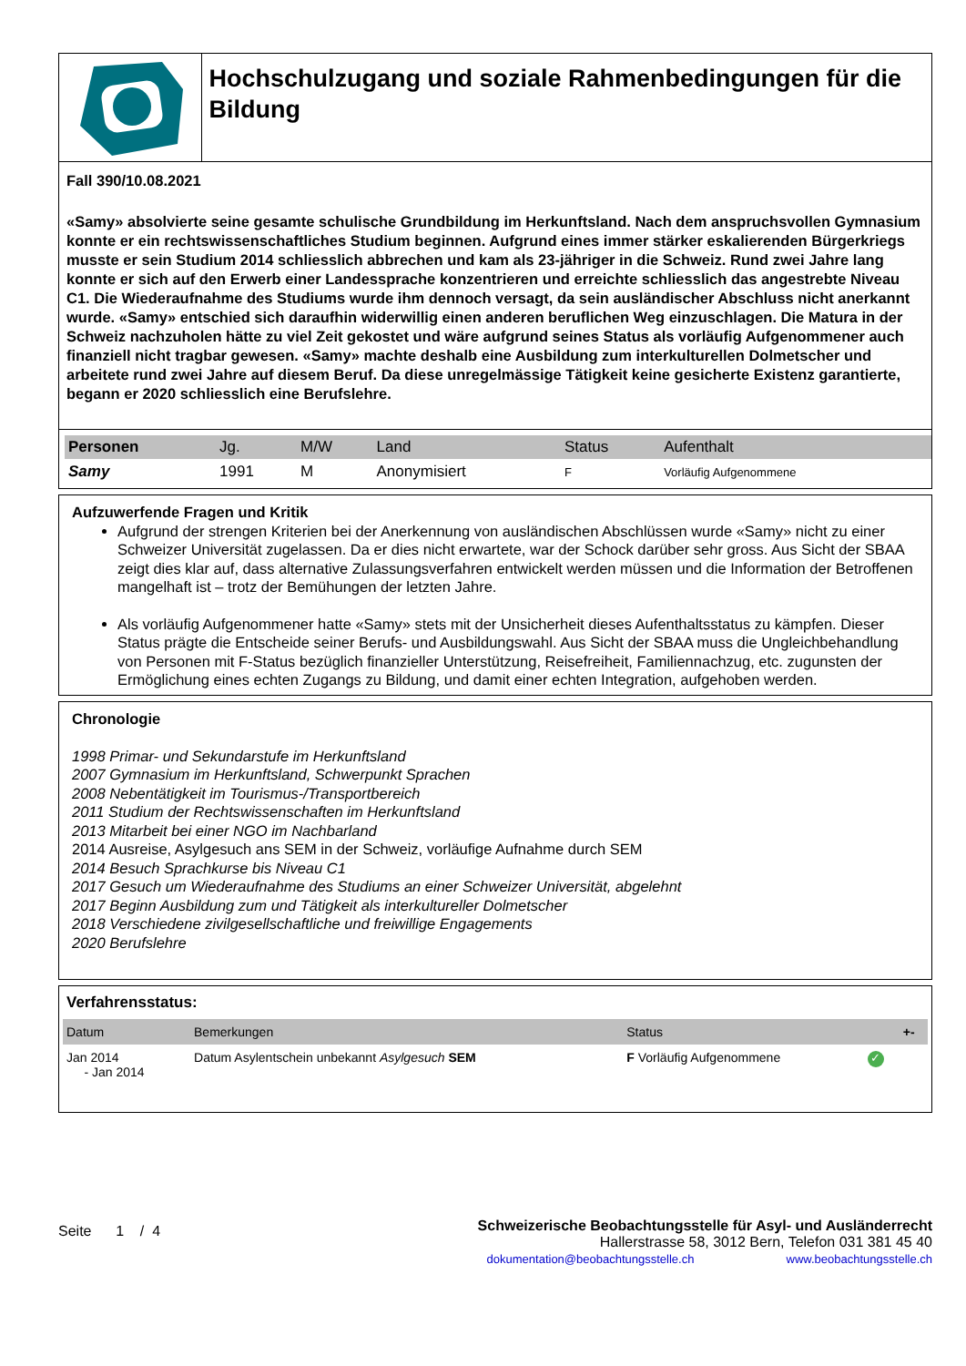Hochschulzugang und soziale Rahmenbedingungen für die Bildung
Fall 390/10.08.2021
«Samy» absolvierte seine gesamte schulische Grundbildung im Herkunftsland. Nach dem anspruchsvollen Gymnasium konnte er ein rechtswissenschaftliches Studium beginnen. Aufgrund eines immer stärker eskalierenden Bürgerkriegs musste er sein Studium 2014 schliesslich abbrechen und kam als 23-jähriger in die Schweiz. Rund zwei Jahre lang konnte er sich auf den Erwerb einer Landessprache konzentrieren und erreichte schliesslich das angestrebte Niveau C1. Die Wiederaufnahme des Studiums wurde ihm dennoch versagt, da sein ausländischer Abschluss nicht anerkannt wurde. «Samy» entschied sich daraufhin widerwillig einen anderen beruflichen Weg einzuschlagen. Die Matura in der Schweiz nachzuholen hätte zu viel Zeit gekostet und wäre aufgrund seines Status als vorläufig Aufgenommener auch finanziell nicht tragbar gewesen. «Samy» machte deshalb eine Ausbildung zum interkulturellen Dolmetscher und arbeitete rund zwei Jahre auf diesem Beruf. Da diese unregelmässige Tätigkeit keine gesicherte Existenz garantierte, begann er 2020 schliesslich eine Berufslehre.
| Personen | Jg. | M/W | Land | Status | Aufenthalt |
| --- | --- | --- | --- | --- | --- |
| Samy | 1991 | M | Anonymisiert | F | Vorläufig Aufgenommene |
Aufzuwerfende Fragen und Kritik
Aufgrund der strengen Kriterien bei der Anerkennung von ausländischen Abschlüssen wurde «Samy» nicht zu einer Schweizer Universität zugelassen. Da er dies nicht erwartete, war der Schock darüber sehr gross. Aus Sicht der SBAA zeigt dies klar auf, dass alternative Zulassungsverfahren entwickelt werden müssen und die Information der Betroffenen mangelhaft ist – trotz der Bemühungen der letzten Jahre.
Als vorläufig Aufgenommener hatte «Samy» stets mit der Unsicherheit dieses Aufenthaltsstatus zu kämpfen. Dieser Status prägte die Entscheide seiner Berufs- und Ausbildungswahl. Aus Sicht der SBAA muss die Ungleichbehandlung von Personen mit F-Status bezüglich finanzieller Unterstützung, Reisefreiheit, Familiennachzug, etc. zugunsten der Ermöglichung eines echten Zugangs zu Bildung, und damit einer echten Integration, aufgehoben werden.
Chronologie
1998 Primar- und Sekundarstufe im Herkunftsland
2007 Gymnasium im Herkunftsland, Schwerpunkt Sprachen
2008 Nebentätigkeit im Tourismus-/Transportbereich
2011 Studium der Rechtswissenschaften im Herkunftsland
2013 Mitarbeit bei einer NGO im Nachbarland
2014 Ausreise, Asylgesuch ans SEM in der Schweiz, vorläufige Aufnahme durch SEM
2014 Besuch Sprachkurse bis Niveau C1
2017 Gesuch um Wiederaufnahme des Studiums an einer Schweizer Universität, abgelehnt
2017 Beginn Ausbildung zum und Tätigkeit als interkultureller Dolmetscher
2018 Verschiedene zivilgesellschaftliche und freiwillige Engagements
2020 Berufslehre
Verfahrensstatus:
| Datum | Bemerkungen | Status | | +- |
| --- | --- | --- | --- | --- |
| Jan 2014 - Jan 2014 | Datum Asylentschein unbekannt Asylgesuch SEM | F Vorläufig Aufgenommene | ✓ | |
Seite 1 / 4
Schweizerische Beobachtungsstelle für Asyl- und Ausländerrecht
Hallerstrasse 58, 3012 Bern, Telefon 031 381 45 40
dokumentation@beobachtungsstelle.ch www.beobachtungsstelle.ch